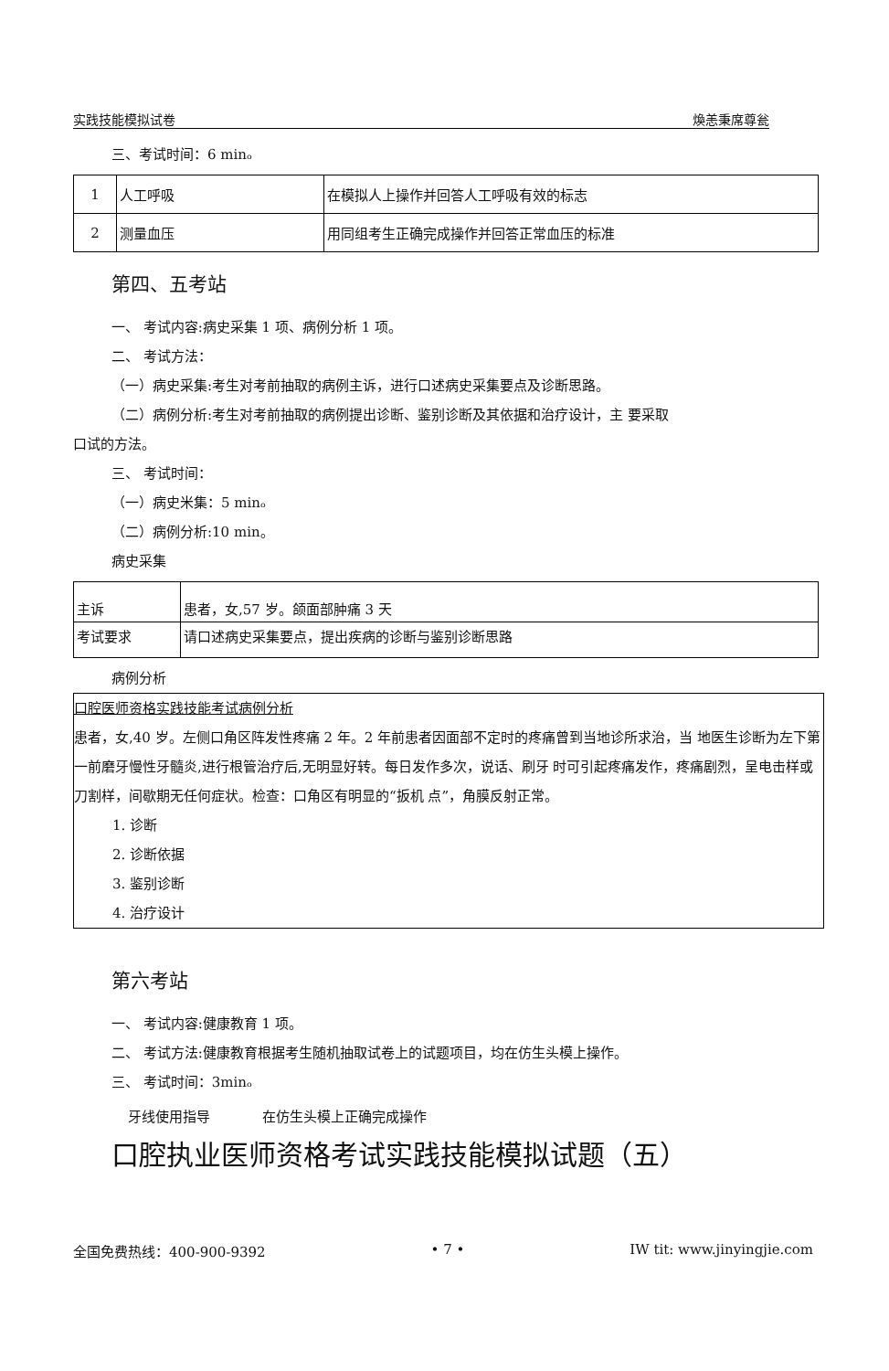实践技能模拟试卷 煥恙秉席尊瓮
三、考试时间：6 minₒ
| 1 | 人工呼吸 | 在模拟人上操作并回答人工呼吸有效的标志 |
| 2 | 测量血压 | 用同组考生正确完成操作并回答正常血压的标准 |
第四、五考站
一、 考试内容:病史采集 1 项、病例分析 1 项。
二、 考试方法：
（一）病史采集:考生对考前抽取的病例主诉，进行口述病史采集要点及诊断思路。
（二）病例分析:考生对考前抽取的病例提出诊断、鉴别诊断及其依据和治疗设计，主 要采取
口试的方法。
三、 考试时间：
（一）病史米集：5 minₒ
（二）病例分析:10 min。
病史采集
| 主诉 | 患者，女,57 岁。颌面部肿痛 3 天 |
| 考试要求 | 请口述病史采集要点，提出疾病的诊断与鉴别诊断思路 |
病例分析
口腔医师资格实践技能考试病例分析
患者，女,40 岁。左侧口角区阵发性疼痛 2 年。2 年前患者因面部不定时的疼痛曾到当地诊所求治，当 地医生诊断为左下第一前磨牙慢性牙髓炎,进行根管治疗后,无明显好转。每日发作多次，说话、刷牙 时可引起疼痛发作，疼痛剧烈，呈电击样或刀割样，间歇期无任何症状。检查：口角区有明显的“扳机 点”，角膜反射正常。
1. 诊断
2. 诊断依据
3. 鉴别诊断
4. 治疗设计
第六考站
一、 考试内容:健康教育 1 项。
二、 考试方法:健康教育根据考生随机抽取试卷上的试题项目，均在仿生头模上操作。
三、 考试时间：3minₒ
牙线使用指导 在仿生头模上正确完成操作
口腔执业医师资格考试实践技能模拟试题（五）
全国免费热线：400-900-9392 • 7 • IW tit: www.jinyingjie.com